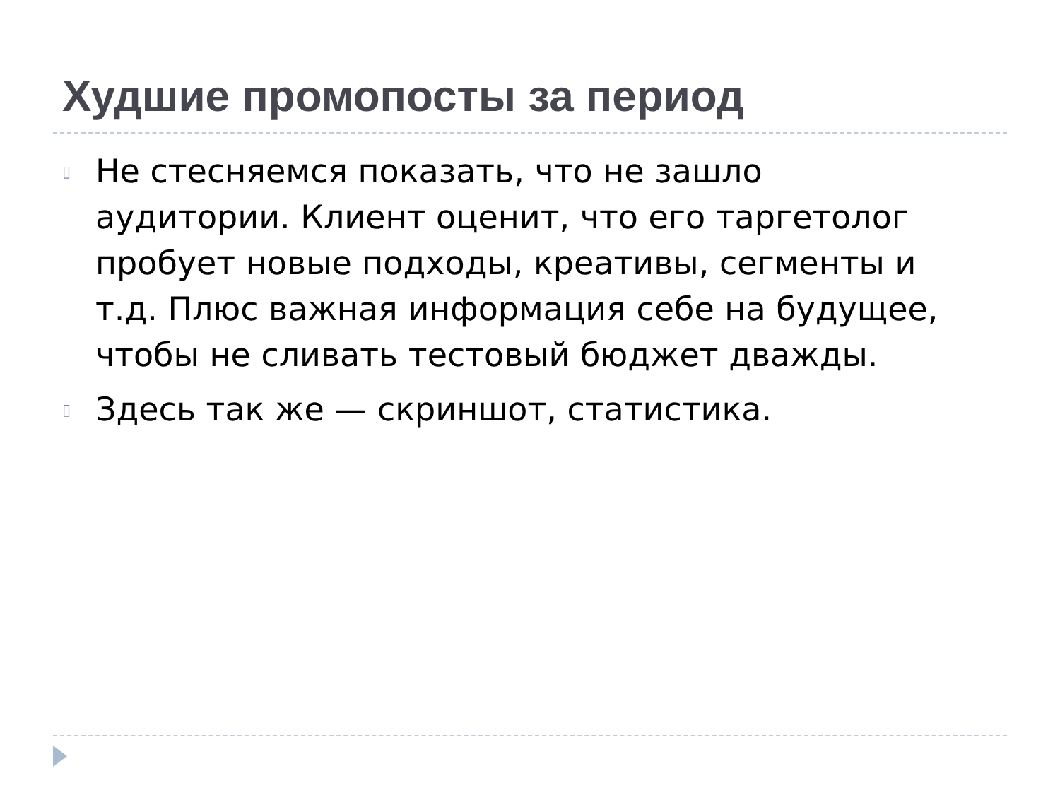Худшие промопосты за период
▯ Не стесняемся показать, что не зашло аудитории. Клиент оценит, что его таргетолог пробует новые подходы, креативы, сегменты и т.д. Плюс важная информация себе на будущее, чтобы не сливать тестовый бюджет дважды.
▯ Здесь так же — скриншот, статистика.